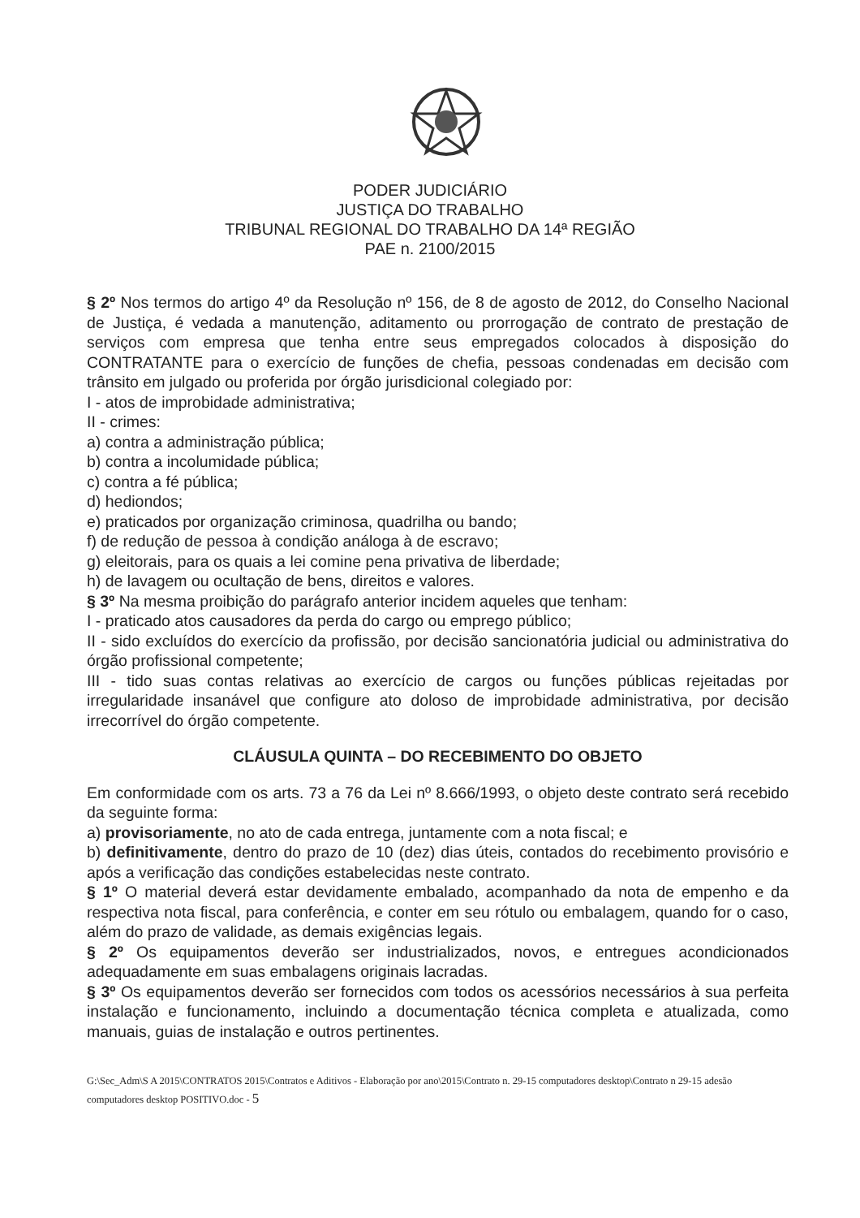PODER JUDICIÁRIO
JUSTIÇA DO TRABALHO
TRIBUNAL REGIONAL DO TRABALHO DA 14ª REGIÃO
PAE n. 2100/2015
§ 2º Nos termos do artigo 4º da Resolução nº 156, de 8 de agosto de 2012, do Conselho Nacional de Justiça, é vedada a manutenção, aditamento ou prorrogação de contrato de prestação de serviços com empresa que tenha entre seus empregados colocados à disposição do CONTRATANTE para o exercício de funções de chefia, pessoas condenadas em decisão com trânsito em julgado ou proferida por órgão jurisdicional colegiado por:
I - atos de improbidade administrativa;
II - crimes:
a) contra a administração pública;
b) contra a incolumidade pública;
c) contra a fé pública;
d) hediondos;
e) praticados por organização criminosa, quadrilha ou bando;
f) de redução de pessoa à condição análoga à de escravo;
g) eleitorais, para os quais a lei comine pena privativa de liberdade;
h) de lavagem ou ocultação de bens, direitos e valores.
§ 3º Na mesma proibição do parágrafo anterior incidem aqueles que tenham:
I - praticado atos causadores da perda do cargo ou emprego público;
II - sido excluídos do exercício da profissão, por decisão sancionatória judicial ou administrativa do órgão profissional competente;
III - tido suas contas relativas ao exercício de cargos ou funções públicas rejeitadas por irregularidade insanável que configure ato doloso de improbidade administrativa, por decisão irrecorrível do órgão competente.
CLÁUSULA QUINTA – DO RECEBIMENTO DO OBJETO
Em conformidade com os arts. 73 a 76 da Lei nº 8.666/1993, o objeto deste contrato será recebido da seguinte forma:
a) provisoriamente, no ato de cada entrega, juntamente com a nota fiscal; e
b) definitivamente, dentro do prazo de 10 (dez) dias úteis, contados do recebimento provisório e após a verificação das condições estabelecidas neste contrato.
§ 1º O material deverá estar devidamente embalado, acompanhado da nota de empenho e da respectiva nota fiscal, para conferência, e conter em seu rótulo ou embalagem, quando for o caso, além do prazo de validade, as demais exigências legais.
§ 2º Os equipamentos deverão ser industrializados, novos, e entregues acondicionados adequadamente em suas embalagens originais lacradas.
§ 3º Os equipamentos deverão ser fornecidos com todos os acessórios necessários à sua perfeita instalação e funcionamento, incluindo a documentação técnica completa e atualizada, como manuais, guias de instalação e outros pertinentes.
G:\Sec_Adm\S A 2015\CONTRATOS 2015\Contratos e Aditivos - Elaboração por ano\2015\Contrato n. 29-15 computadores desktop\Contrato n 29-15 adesão computadores desktop POSITIVO.doc - 5